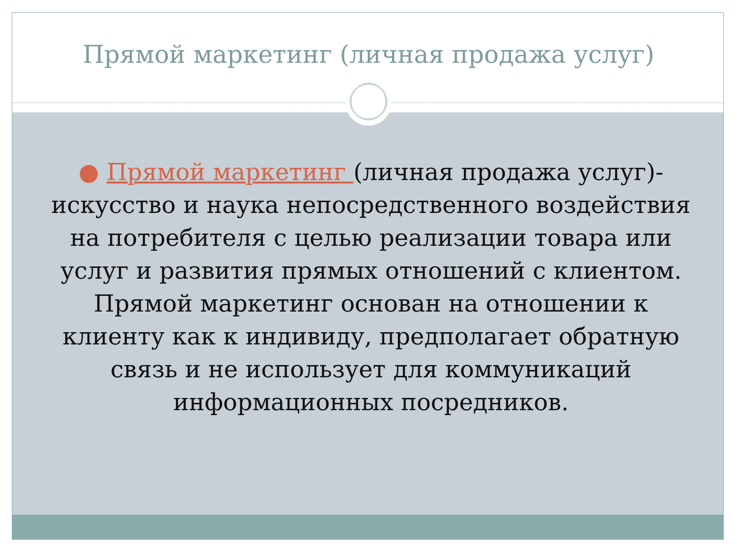Прямой маркетинг (личная продажа услуг)
● Прямой маркетинг (личная продажа услуг)- искусство и наука непосредственного воздействия на потребителя с целью реализации товара или услуг и развития прямых отношений с клиентом. Прямой маркетинг основан на отношении к клиенту как к индивиду, предполагает обратную связь и не использует для коммуникаций информационных посредников.